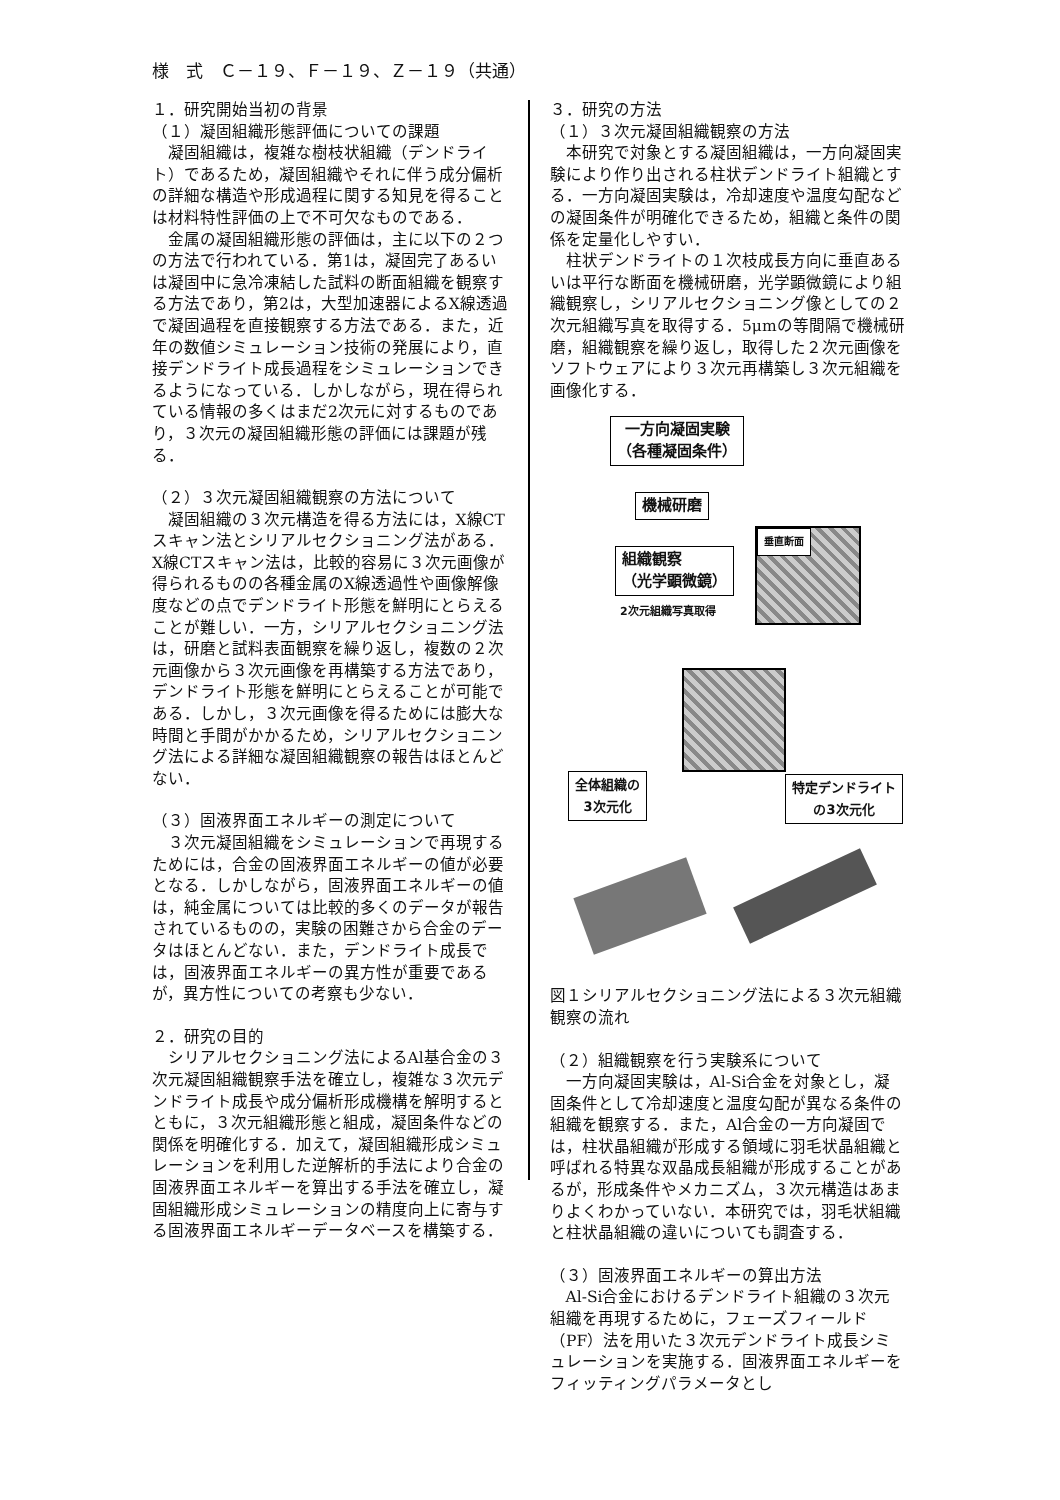様　式　Ｃ－１９、Ｆ－１９、Ｚ－１９（共通）
１．研究開始当初の背景
（１）凝固組織形態評価についての課題
凝固組織は，複雑な樹枝状組織（デンドライト）であるため，凝固組織やそれに伴う成分偏析の詳細な構造や形成過程に関する知見を得ることは材料特性評価の上で不可欠なものである．
金属の凝固組織形態の評価は，主に以下の２つの方法で行われている．第1は，凝固完了あるいは凝固中に急冷凍結した試料の断面組織を観察する方法であり，第2は，大型加速器によるX線透過で凝固過程を直接観察する方法である．また，近年の数値シミュレーション技術の発展により，直接デンドライト成長過程をシミュレーションできるようになっている．しかしながら，現在得られている情報の多くはまだ2次元に対するものであり，３次元の凝固組織形態の評価には課題が残る．
（２）３次元凝固組織観察の方法について
凝固組織の３次元構造を得る方法には，X線CTスキャン法とシリアルセクショニング法がある．X線CTスキャン法は，比較的容易に３次元画像が得られるものの各種金属のX線透過性や画像解像度などの点でデンドライト形態を鮮明にとらえることが難しい．一方，シリアルセクショニング法は，研磨と試料表面観察を繰り返し，複数の２次元画像から３次元画像を再構築する方法であり，デンドライト形態を鮮明にとらえることが可能である．しかし，３次元画像を得るためには膨大な時間と手間がかかるため，シリアルセクショニング法による詳細な凝固組織観察の報告はほとんどない．
（３）固液界面エネルギーの測定について
３次元凝固組織をシミュレーションで再現するためには，合金の固液界面エネルギーの値が必要となる．しかしながら，固液界面エネルギーの値は，純金属については比較的多くのデータが報告されているものの，実験の困難さから合金のデータはほとんどない．また，デンドライト成長では，固液界面エネルギーの異方性が重要であるが，異方性についての考察も少ない．
２．研究の目的
シリアルセクショニング法によるAl基合金の３次元凝固組織観察手法を確立し，複雑な３次元デンドライト成長や成分偏析形成機構を解明するとともに，３次元組織形態と組成，凝固条件などの関係を明確化する．加えて，凝固組織形成シミュレーションを利用した逆解析的手法により合金の固液界面エネルギーを算出する手法を確立し，凝固組織形成シミュレーションの精度向上に寄与する固液界面エネルギーデータベースを構築する．
３．研究の方法
（１）３次元凝固組織観察の方法
本研究で対象とする凝固組織は，一方向凝固実験により作り出される柱状デンドライト組織とする．一方向凝固実験は，冷却速度や温度勾配などの凝固条件が明確化できるため，組織と条件の関係を定量化しやすい．
柱状デンドライトの１次枝成長方向に垂直あるいは平行な断面を機械研磨，光学顕微鏡により組織観察し，シリアルセクショニング像としての２次元組織写真を取得する．5μmの等間隔で機械研磨，組織観察を繰り返し，取得した２次元画像をソフトウェアにより３次元再構築し３次元組織を画像化する．
一方向凝固実験
（各種凝固条件）
機械研磨
組織観察
（光学顕微鏡）
2次元組織写真取得
垂直断面
全体組織の
3次元化
特定デンドライト
の3次元化
図１シリアルセクショニング法による３次元組織観察の流れ
（２）組織観察を行う実験系について
一方向凝固実験は，Al-Si合金を対象とし，凝固条件として冷却速度と温度勾配が異なる条件の組織を観察する．また，Al合金の一方向凝固では，柱状晶組織が形成する領域に羽毛状晶組織と呼ばれる特異な双晶成長組織が形成することがあるが，形成条件やメカニズム，３次元構造はあまりよくわかっていない．本研究では，羽毛状組織と柱状晶組織の違いについても調査する．
（３）固液界面エネルギーの算出方法
Al-Si合金におけるデンドライト組織の３次元組織を再現するために，フェーズフィールド（PF）法を用いた３次元デンドライト成長シミュレーションを実施する．固液界面エネルギーをフィッティングパラメータとし